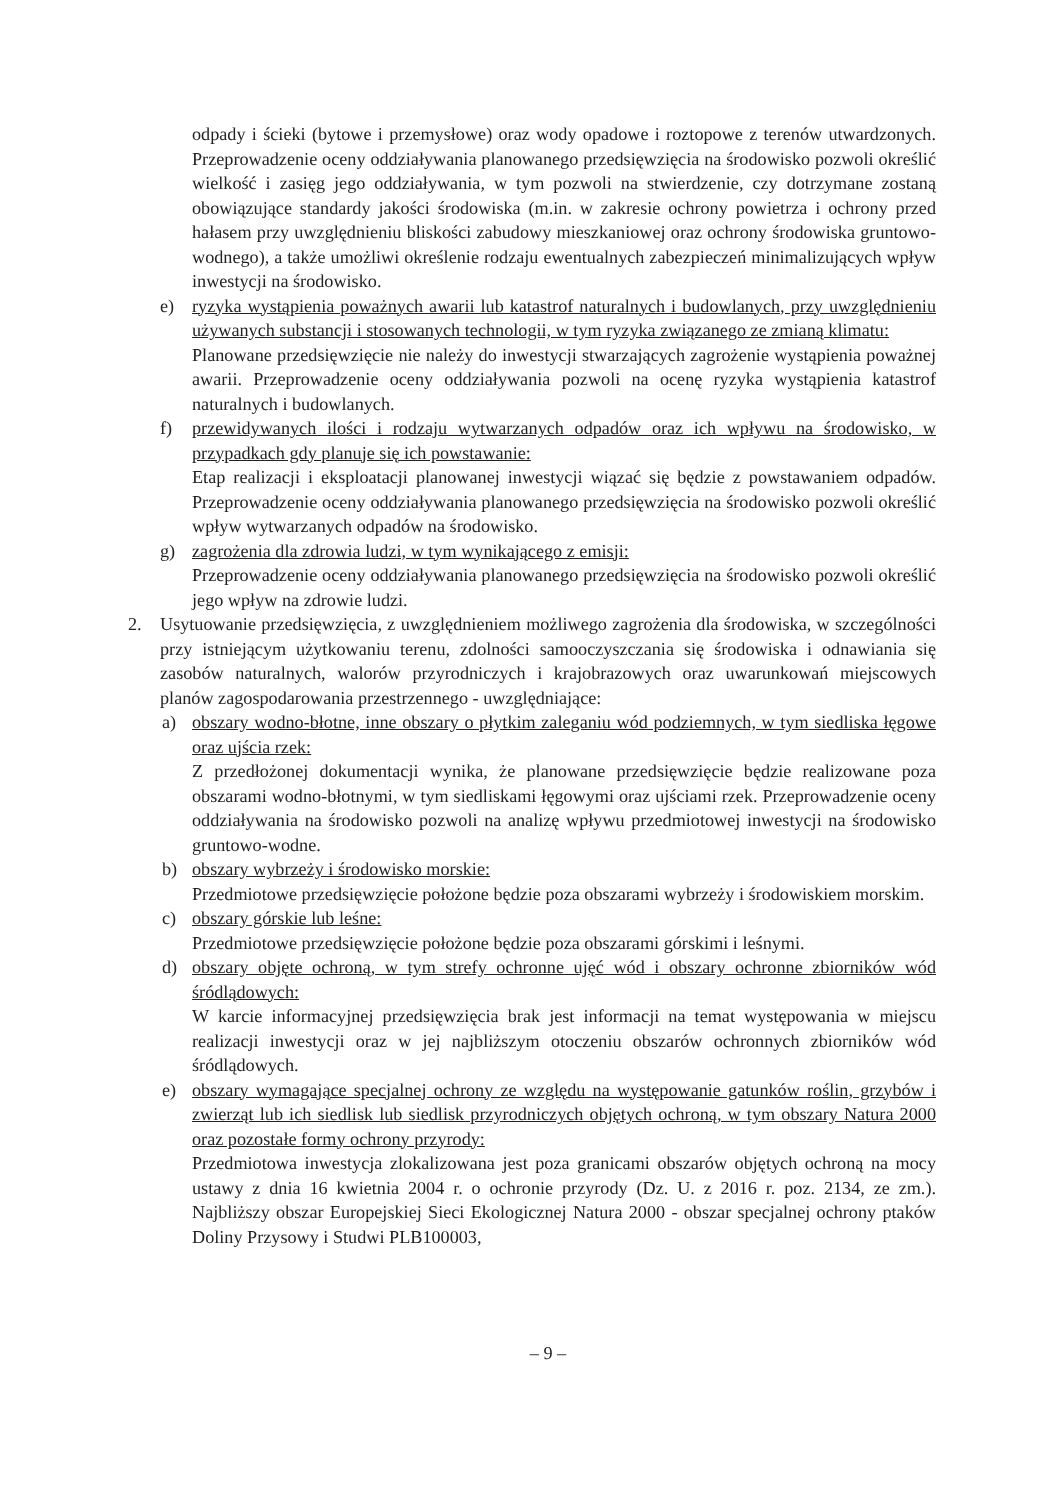odpady i ścieki (bytowe i przemysłowe) oraz wody opadowe i roztopowe z terenów utwardzonych. Przeprowadzenie oceny oddziaływania planowanego przedsięwzięcia na środowisko pozwoli określić wielkość i zasięg jego oddziaływania, w tym pozwoli na stwierdzenie, czy dotrzymane zostaną obowiązujące standardy jakości środowiska (m.in. w zakresie ochrony powietrza i ochrony przed hałasem przy uwzględnieniu bliskości zabudowy mieszkaniowej oraz ochrony środowiska gruntowo- wodnego), a także umożliwi określenie rodzaju ewentualnych zabezpieczeń minimalizujących wpływ inwestycji na środowisko.
e) ryzyka wystąpienia poważnych awarii lub katastrof naturalnych i budowlanych, przy uwzględnieniu używanych substancji i stosowanych technologii, w tym ryzyka związanego ze zmianą klimatu:
Planowane przedsięwzięcie nie należy do inwestycji stwarzających zagrożenie wystąpienia poważnej awarii. Przeprowadzenie oceny oddziaływania pozwoli na ocenę ryzyka wystąpienia katastrof naturalnych i budowlanych.
f) przewidywanych ilości i rodzaju wytwarzanych odpadów oraz ich wpływu na środowisko, w przypadkach gdy planuje się ich powstawanie:
Etap realizacji i eksploatacji planowanej inwestycji wiązać się będzie z powstawaniem odpadów. Przeprowadzenie oceny oddziaływania planowanego przedsięwzięcia na środowisko pozwoli określić wpływ wytwarzanych odpadów na środowisko.
g) zagrożenia dla zdrowia ludzi, w tym wynikającego z emisji:
Przeprowadzenie oceny oddziaływania planowanego przedsięwzięcia na środowisko pozwoli określić jego wpływ na zdrowie ludzi.
2. Usytuowanie przedsięwzięcia, z uwzględnieniem możliwego zagrożenia dla środowiska, w szczególności przy istniejącym użytkowaniu terenu, zdolności samooczyszczania się środowiska i odnawiania się zasobów naturalnych, walorów przyrodniczych i krajobrazowych oraz uwarunkowań miejscowych planów zagospodarowania przestrzennego - uwzględniające:
a) obszary wodno-błotne, inne obszary o płytkim zaleganiu wód podziemnych, w tym siedliska łęgowe oraz ujścia rzek:
Z przedłożonej dokumentacji wynika, że planowane przedsięwzięcie będzie realizowane poza obszarami wodno-błotnymi, w tym siedliskami łęgowymi oraz ujściami rzek. Przeprowadzenie oceny oddziaływania na środowisko pozwoli na analizę wpływu przedmiotowej inwestycji na środowisko gruntowo-wodne.
b) obszary wybrzeży i środowisko morskie:
Przedmiotowe przedsięwzięcie położone będzie poza obszarami wybrzeży i środowiskiem morskim.
c) obszary górskie lub leśne:
Przedmiotowe przedsięwzięcie położone będzie poza obszarami górskimi i leśnymi.
d) obszary objęte ochroną, w tym strefy ochronne ujęć wód i obszary ochronne zbiorników wód śródlądowych:
W karcie informacyjnej przedsięwzięcia brak jest informacji na temat występowania w miejscu realizacji inwestycji oraz w jej najbliższym otoczeniu obszarów ochronnych zbiorników wód śródlądowych.
e) obszary wymagające specjalnej ochrony ze względu na występowanie gatunków roślin, grzybów i zwierząt lub ich siedlisk lub siedlisk przyrodniczych objętych ochroną, w tym obszary Natura 2000 oraz pozostałe formy ochrony przyrody:
Przedmiotowa inwestycja zlokalizowana jest poza granicami obszarów objętych ochroną na mocy ustawy z dnia 16 kwietnia 2004 r. o ochronie przyrody (Dz. U. z 2016 r. poz. 2134, ze zm.). Najbliższy obszar Europejskiej Sieci Ekologicznej Natura 2000 - obszar specjalnej ochrony ptaków Doliny Przysowy i Studwi PLB100003,
– 9 –